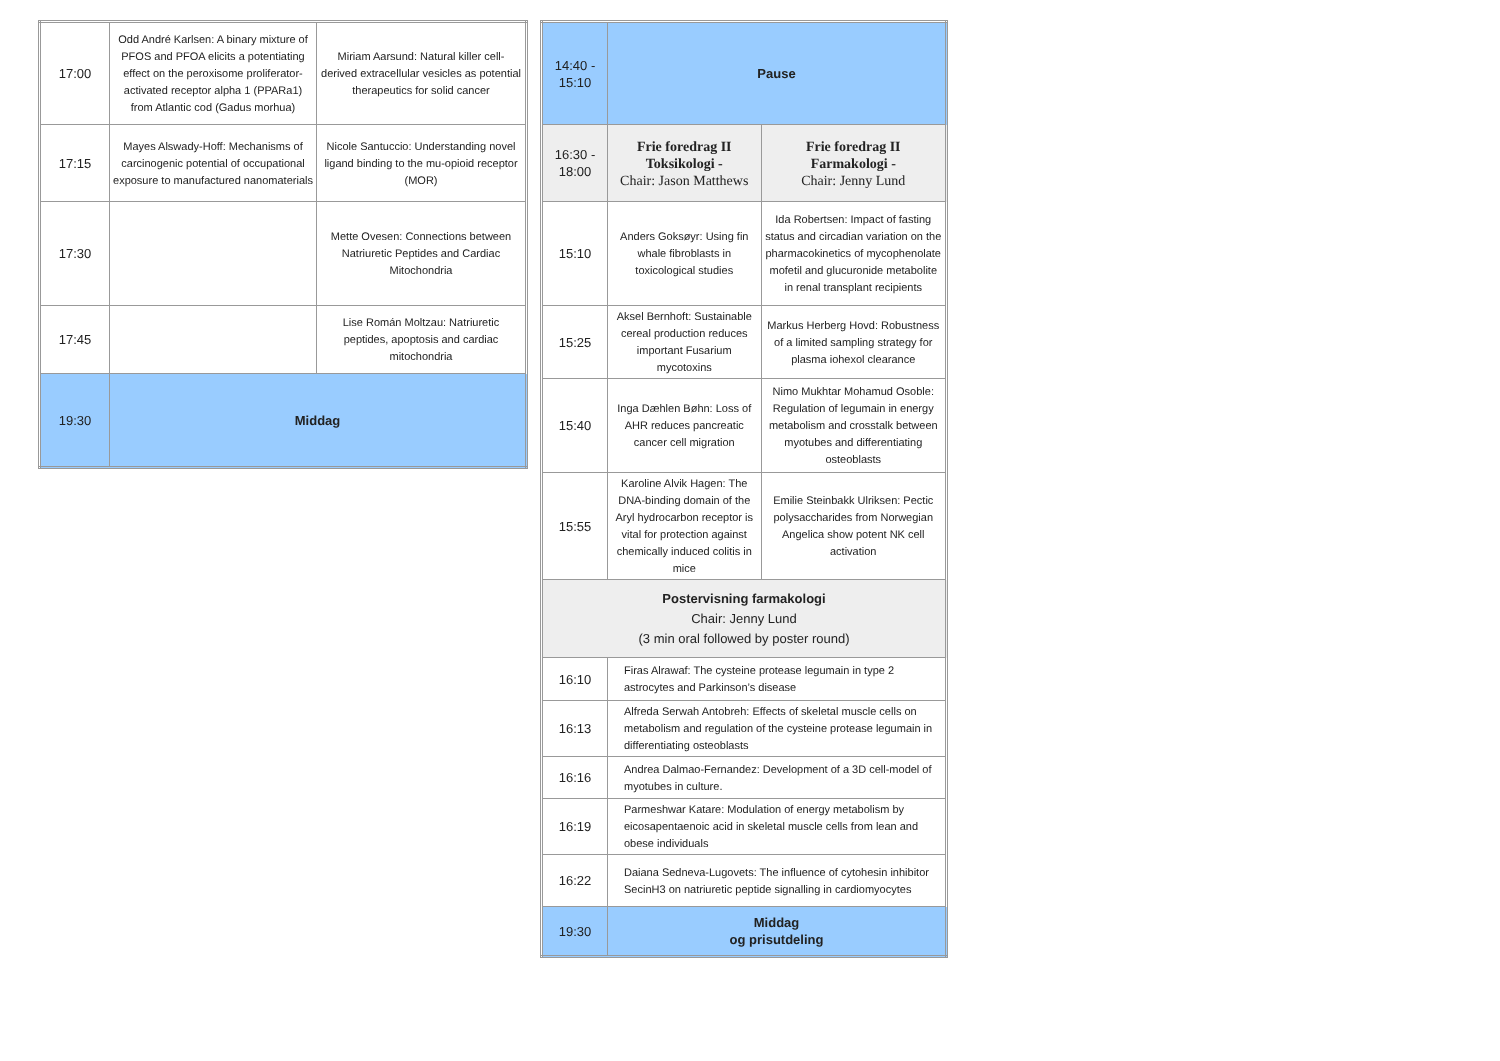| 17:00 | Odd André Karlsen: A binary mixture of PFOS and PFOA elicits a potentiating effect on the peroxisome proliferator-activated receptor alpha 1 (PPARa1) from Atlantic cod (Gadus morhua) | Miriam Aarsund: Natural killer cell-derived extracellular vesicles as potential therapeutics for solid cancer |
| 17:15 | Mayes Alswady-Hoff: Mechanisms of carcinogenic potential of occupational exposure to manufactured nanomaterials | Nicole Santuccio: Understanding novel ligand binding to the mu-opioid receptor (MOR) |
| 17:30 | | Mette Ovesen: Connections between Natriuretic Peptides and Cardiac Mitochondria |
| 17:45 | | Lise Román Moltzau: Natriuretic peptides, apoptosis and cardiac mitochondria |
| 19:30 | Middag | |
| 14:40 - 15:10 | Pause | |
| 16:30 - 18:00 | Frie foredrag II Toksikologi - Chair: Jason Matthews | Frie foredrag II Farmakologi - Chair: Jenny Lund |
| 15:10 | Anders Goksøyr: Using fin whale fibroblasts in toxicological studies | Ida Robertsen: Impact of fasting status and circadian variation on the pharmacokinetics of mycophenolate mofetil and glucuronide metabolite in renal transplant recipients |
| 15:25 | Aksel Bernhoft: Sustainable cereal production reduces important Fusarium mycotoxins | Markus Herberg Hovd: Robustness of a limited sampling strategy for plasma iohexol clearance |
| 15:40 | Inga Dæhlen Bøhn: Loss of AHR reduces pancreatic cancer cell migration | Nimo Mukhtar Mohamud Osoble: Regulation of legumain in energy metabolism and crosstalk between myotubes and differentiating osteoblasts |
| 15:55 | Karoline Alvik Hagen: The DNA-binding domain of the Aryl hydrocarbon receptor is vital for protection against chemically induced colitis in mice | Emilie Steinbakk Ulriksen: Pectic polysaccharides from Norwegian Angelica show potent NK cell activation |
| Postervisning farmakologi Chair: Jenny Lund (3 min oral followed by poster round) | | |
| 16:10 | Firas Alrawaf: The cysteine protease legumain in type 2 astrocytes and Parkinson’s disease | |
| 16:13 | Alfreda Serwah Antobreh: Effects of skeletal muscle cells on metabolism and regulation of the cysteine protease legumain in differentiating osteoblasts | |
| 16:16 | Andrea Dalmao-Fernandez: Development of a 3D cell-model of myotubes in culture. | |
| 16:19 | Parmeshwar Katare: Modulation of energy metabolism by eicosapentaenoic acid in skeletal muscle cells from lean and obese individuals | |
| 16:22 | Daiana Sedneva-Lugovets: The influence of cytohesin inhibitor SecinH3 on natriuretic peptide signalling in cardiomyocytes | |
| 19:30 | Middag og prisutdeling | |